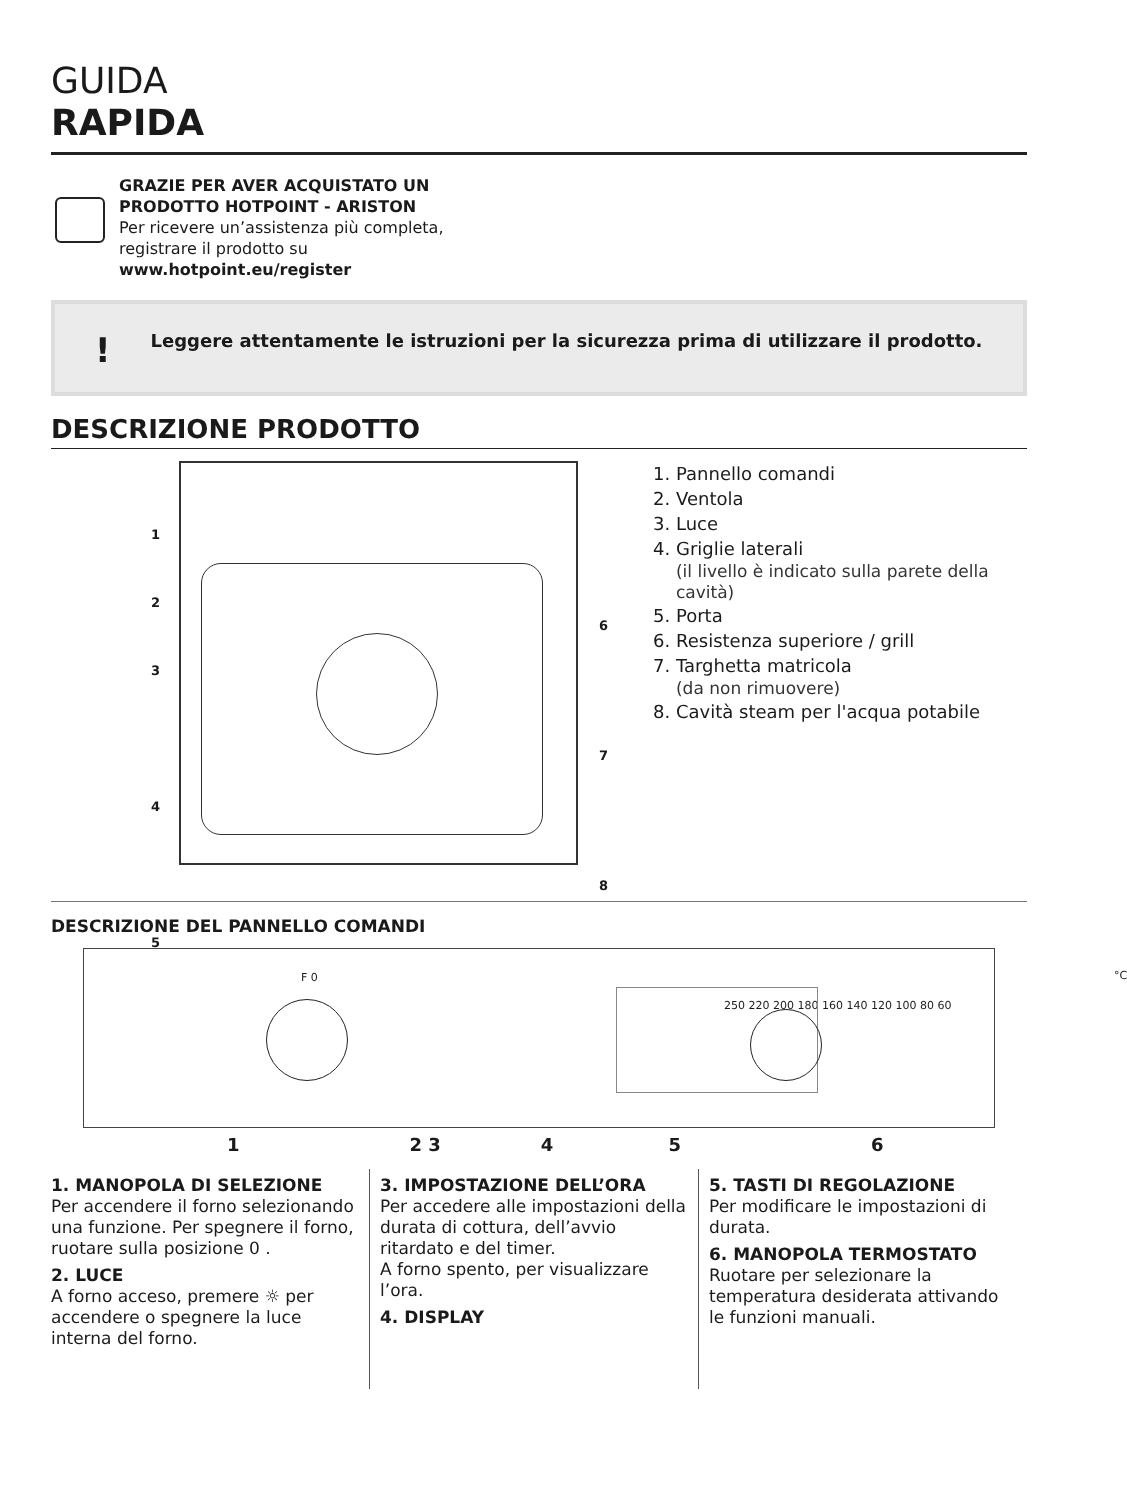GUIDA
RAPIDA
GRAZIE PER AVER ACQUISTATO UN
PRODOTTO HOTPOINT - ARISTON
Per ricevere un’assistenza più completa,
registrare il prodotto su
www.hotpoint.eu/register
! Leggere attentamente le istruzioni per la sicurezza prima di utilizzare il prodotto.
DESCRIZIONE PRODOTTO
1
2
3
4
5
6
7
8
1. Pannello comandi
2. Ventola
3. Luce
4. Griglie laterali
(il livello è indicato sulla parete della cavità)
5. Porta
6. Resistenza superiore / grill
7. Targhetta matricola
(da non rimuovere)
8. Cavità steam per l'acqua potabile
DESCRIZIONE DEL PANNELLO COMANDI
F 0 °C
250 220 200 180 160 140 120 100 80 60
1 2 3 4 5 6
1. MANOPOLA DI SELEZIONE
Per accendere il forno selezionando una funzione. Per spegnere il forno, ruotare sulla posizione 0 .
2. LUCE
A forno acceso, premere ☼ per accendere o spegnere la luce interna del forno.
3. IMPOSTAZIONE DELL’ORA
Per accedere alle impostazioni della durata di cottura, dell’avvio ritardato e del timer.
A forno spento, per visualizzare l’ora.
4. DISPLAY
5. TASTI DI REGOLAZIONE
Per modificare le impostazioni di durata.
6. MANOPOLA TERMOSTATO
Ruotare per selezionare la temperatura desiderata attivando le funzioni manuali.